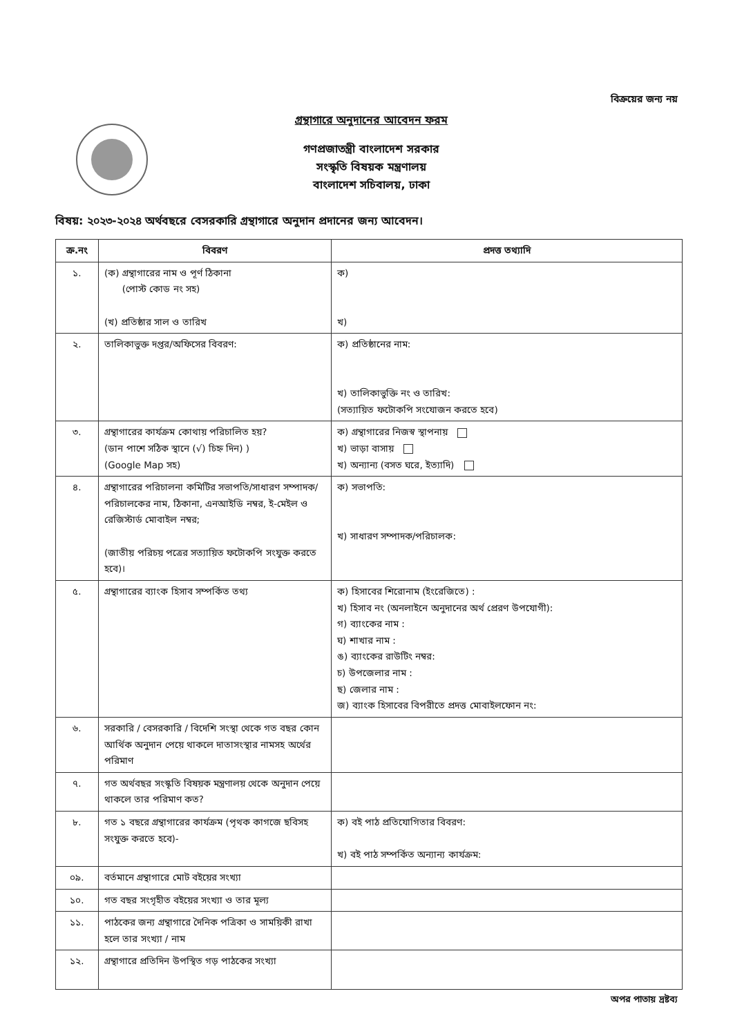বিক্রয়ের জন্য নয়
গ্রন্থাগারে অনুদানের আবেদন ফরম
গণপ্রজাতন্ত্রী বাংলাদেশ সরকার
সংস্কৃতি বিষয়ক মন্ত্রণালয়
বাংলাদেশ সচিবালয়, ঢাকা
বিষয়: ২০২৩-২০২৪ অর্থবছরে বেসরকারি গ্রন্থাগারে অনুদান প্রদানের জন্য আবেদন।
| ক্র.নং | বিবরণ | প্রদত্ত তথ্যাদি |
| --- | --- | --- |
| ১. | (ক) গ্রন্থাগারের নাম ও পূর্ণ ঠিকানা (পোস্ট কোড নং সহ) (খ) প্রতিষ্ঠার সাল ও তারিখ | ক) খ) |
| ২. | তালিকাভুক্ত দপ্তর/অফিসের বিবরণ: | ক) প্রতিষ্ঠানের নাম: খ) তালিকাভুক্তি নং ও তারিখ: (সত্যায়িত ফটোকপি সংযোজন করতে হবে) |
| ৩. | গ্রন্থাগারের কার্যক্রম কোথায় পরিচালিত হয়? (ডান পাশে সঠিক স্থানে (√) চিহ্ন দিন) ) (Google Map সহ) | ক) গ্রন্থাগারের নিজস্ব স্থাপনায় খ) ভাড়া বাসায় খ) অন্যান্য (বসত ঘরে, ইত্যাদি) |
| ৪. | গ্রন্থাগারের পরিচালনা কমিটির সভাপতি/সাধারণ সম্পাদক/পরিচালকের নাম, ঠিকানা, এনআইডি নম্বর, ই-মেইল ও রেজিস্টার্ড মোবাইল নম্বর; (জাতীয় পরিচয় পত্রের সত্যায়িত ফটোকপি সংযুক্ত করতে হবে)। | ক) সভাপতি: খ) সাধারণ সম্পাদক/পরিচালক: |
| ৫. | গ্রন্থাগারের ব্যাংক হিসাব সম্পর্কিত তথ্য | ক) হিসাবের শিরোনাম (ইংরেজিতে) : খ) হিসাব নং (অনলাইনে অনুদানের অর্থ প্রেরণ উপযোগী): গ) ব্যাংকের নাম : ঘ) শাখার নাম : ঙ) ব্যাংকের রাউটিং নম্বর: চ) উপজেলার নাম : ছ) জেলার নাম : জ) ব্যাংক হিসাবের বিপরীতে প্রদত্ত মোবাইলফোন নং: |
| ৬. | সরকারি / বেসরকারি / বিদেশি সংস্থা থেকে গত বছর কোন আর্থিক অনুদান পেয়ে থাকলে দাতাসংস্থার নামসহ অর্থের পরিমাণ | |
| ৭. | গত অর্থবছর সংস্কৃতি বিষয়ক মন্ত্রণালয় থেকে অনুদান পেয়ে থাকলে তার পরিমাণ কত? | |
| ৮. | গত ১ বছরে গ্রন্থাগারের কার্যক্রম (পৃথক কাগজে ছবিসহ সংযুক্ত করতে হবে)- | ক) বই পাঠ প্রতিযোগিতার বিবরণ: খ) বই পাঠ সম্পর্কিত অন্যান্য কার্যক্রম: |
| ০৯. | বর্তমানে গ্রন্থাগারে মোট বইয়ের সংখ্যা | |
| ১০. | গত বছর সংগৃহীত বইয়ের সংখ্যা ও তার মূল্য | |
| ১১. | পাঠকের জন্য গ্রন্থাগারে দৈনিক পত্রিকা ও সাময়িকী রাখা হলে তার সংখ্যা / নাম | |
| ১২. | গ্রন্থাগারে প্রতিদিন উপস্থিত গড় পাঠকের সংখ্যা | |
অপর পাতায় দ্রষ্টব্য